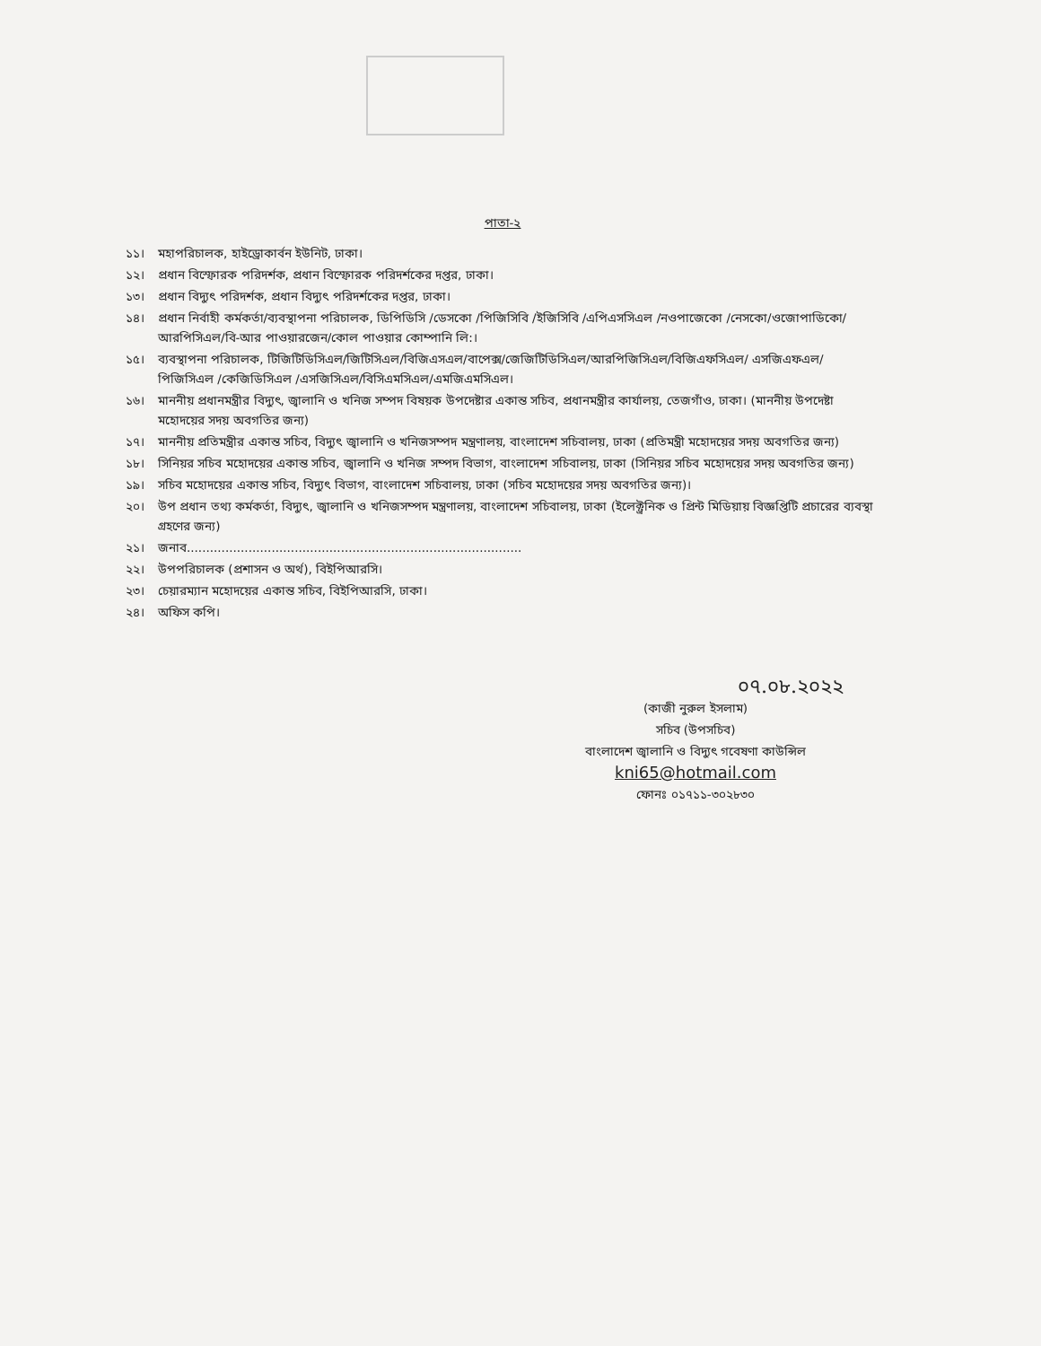পাতা-২
১১। মহাপরিচালক, হাইড্রোকার্বন ইউনিট, ঢাকা।
১২। প্রধান বিস্ফোরক পরিদর্শক, প্রধান বিস্ফোরক পরিদর্শকের দপ্তর, ঢাকা।
১৩। প্রধান বিদ্যুৎ পরিদর্শক, প্রধান বিদ্যুৎ পরিদর্শকের দপ্তর, ঢাকা।
১৪। প্রধান নির্বাহী কর্মকর্তা/ব্যবস্থাপনা পরিচালক, ডিপিডিসি /ডেসকো /পিজিসিবি /ইজিসিবি /এপিএসসিএল /নওপাজেকো /নেসকো/ওজোপাডিকো/আরপিসিএল/বি-আর পাওয়ারজেন/কোল পাওয়ার কোম্পানি লি:।
১৫। ব্যবস্থাপনা পরিচালক, টিজিটিডিসিএল/জিটিসিএল/বিজিএসএল/বাপেক্স/জেজিটিডিসিএল/আরপিজিসিএল/বিজিএফসিএল/ এসজিএফএল/ পিজিসিএল /কেজিডিসিএল /এসজিসিএল/বিসিএমসিএল/এমজিএমসিএল।
১৬। মাননীয় প্রধানমন্ত্রীর বিদ্যুৎ, জ্বালানি ও খনিজ সম্পদ বিষয়ক উপদেষ্টার একান্ত সচিব, প্রধানমন্ত্রীর কার্যালয়, তেজগাঁও, ঢাকা। (মাননীয় উপদেষ্টা মহোদয়ের সদয় অবগতির জন্য)
১৭। মাননীয় প্রতিমন্ত্রীর একান্ত সচিব, বিদ্যুৎ জ্বালানি ও খনিজসম্পদ মন্ত্রণালয়, বাংলাদেশ সচিবালয়, ঢাকা (প্রতিমন্ত্রী মহোদয়ের সদয় অবগতির জন্য)
১৮। সিনিয়র সচিব মহোদয়ের একান্ত সচিব, জ্বালানি ও খনিজ সম্পদ বিভাগ, বাংলাদেশ সচিবালয়, ঢাকা (সিনিয়র সচিব মহোদয়ের সদয় অবগতির জন্য)
১৯। সচিব মহোদয়ের একান্ত সচিব, বিদ্যুৎ বিভাগ, বাংলাদেশ সচিবালয়, ঢাকা (সচিব মহোদয়ের সদয় অবগতির জন্য)।
২০। উপ প্রধান তথ্য কর্মকর্তা, বিদ্যুৎ, জ্বালানি ও খনিজসম্পদ মন্ত্রণালয়, বাংলাদেশ সচিবালয়, ঢাকা (ইলেক্ট্রনিক ও প্রিন্ট মিডিয়ায় বিজ্ঞপ্তিটি প্রচারের ব্যবস্থা গ্রহণের জন্য)
২১। জনাব.......................................................................................
২২। উপপরিচালক (প্রশাসন ও অর্থ), বিইপিআরসি।
২৩। চেয়ারম্যান মহোদয়ের একান্ত সচিব, বিইপিআরসি, ঢাকা।
২৪। অফিস কপি।
০৭.০৮.২০২২
(কাজী নুরুল ইসলাম)
সচিব (উপসচিব)
বাংলাদেশ জ্বালানি ও বিদ্যুৎ গবেষণা কাউন্সিল
kni65@hotmail.com
ফোনঃ ০১৭১১-৩০২৮৩০